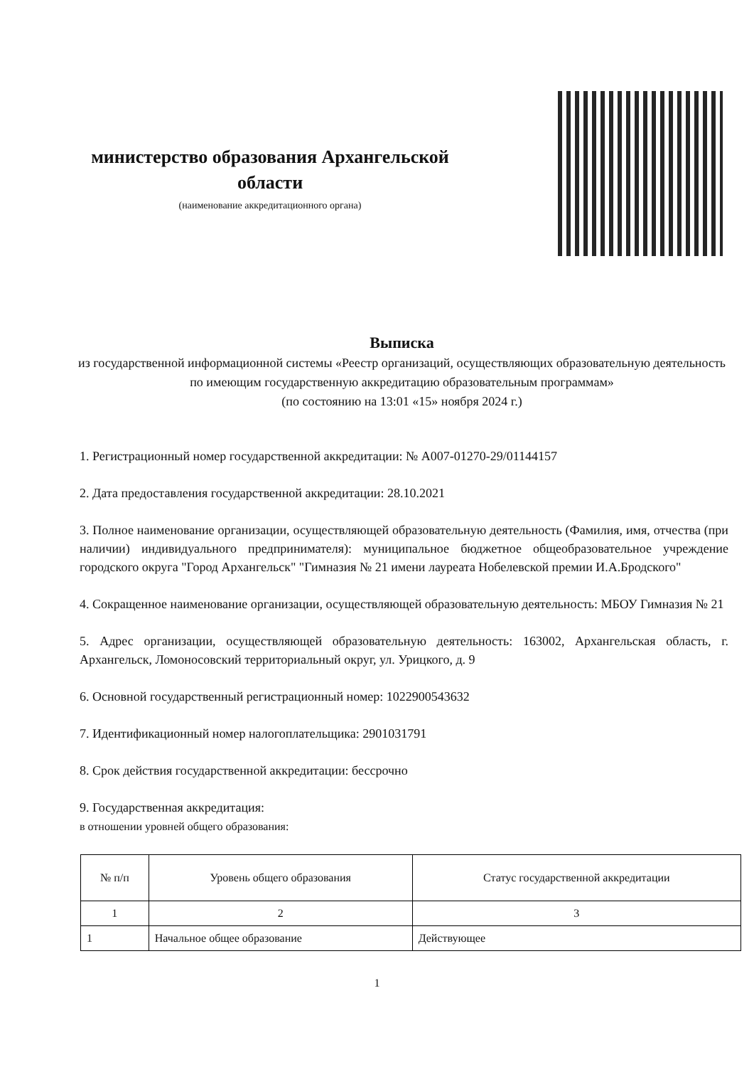министерство образования Архангельской
области
(наименование аккредитационного органа)
Выписка
из государственной информационной системы «Реестр организаций, осуществляющих образовательную деятельность по имеющим государственную аккредитацию образовательным программам»
(по состоянию на 13:01 «15» ноября 2024 г.)
1. Регистрационный номер государственной аккредитации: № А007-01270-29/01144157
2. Дата предоставления государственной аккредитации: 28.10.2021
3. Полное наименование организации, осуществляющей образовательную деятельность (Фамилия, имя, отчества (при наличии) индивидуального предпринимателя): муниципальное бюджетное общеобразовательное учреждение городского округа "Город Архангельск" "Гимназия № 21 имени лауреата Нобелевской премии И.А.Бродского"
4. Сокращенное наименование организации, осуществляющей образовательную деятельность: МБОУ Гимназия № 21
5. Адрес организации, осуществляющей образовательную деятельность: 163002, Архангельская область, г. Архангельск, Ломоносовский территориальный округ, ул. Урицкого, д. 9
6. Основной государственный регистрационный номер: 1022900543632
7. Идентификационный номер налогоплательщика: 2901031791
8. Срок действия государственной аккредитации: бессрочно
9. Государственная аккредитация:
в отношении уровней общего образования:
| № п/п | Уровень общего образования | Статус государственной аккредитации |
| --- | --- | --- |
| 1 | 2 | 3 |
| 1 | Начальное общее образование | Действующее |
1